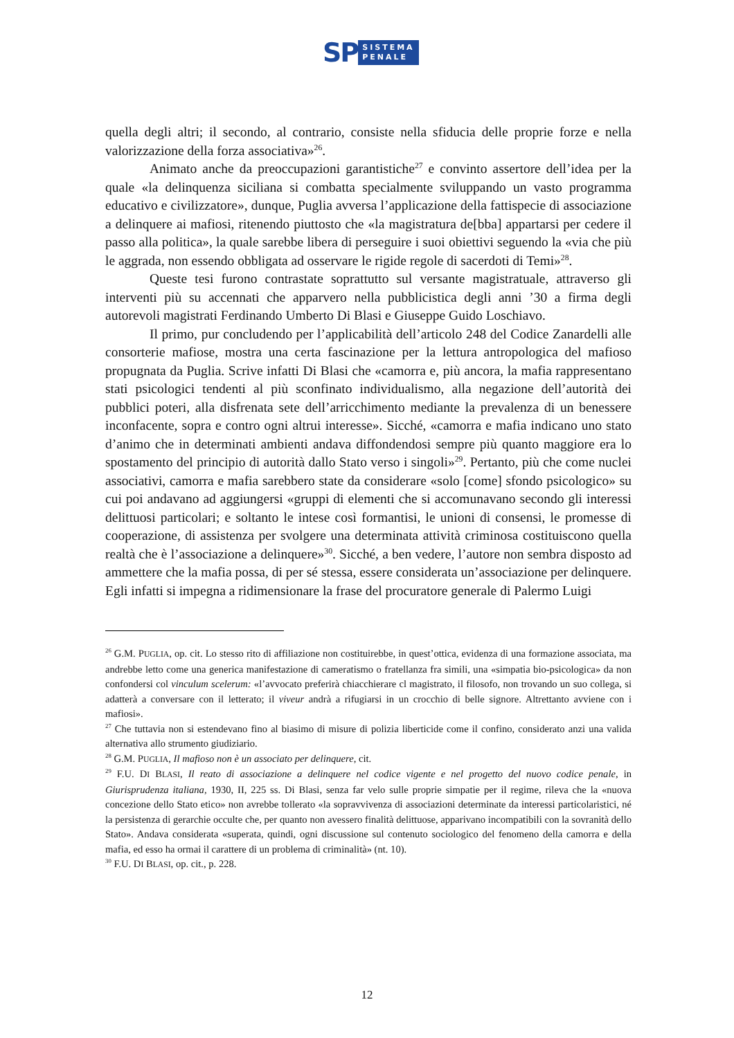SP
SISTEMA
PENALE
quella degli altri; il secondo, al contrario, consiste nella sfiducia delle proprie forze e nella valorizzazione della forza associativa»<sup>26</sup>.
Animato anche da preoccupazioni garantistiche<sup>27</sup> e convinto assertore dell’idea per la quale «la delinquenza siciliana si combatta specialmente sviluppando un vasto programma educativo e civilizzatore», dunque, Puglia avversa l’applicazione della fattispecie di associazione a delinquere ai mafiosi, ritenendo piuttosto che «la magistratura de[bba] appartarsi per cedere il passo alla politica», la quale sarebbe libera di perseguire i suoi obiettivi seguendo la «via che più le aggrada, non essendo obbligata ad osservare le rigide regole di sacerdoti di Temi»<sup>28</sup>.
Queste tesi furono contrastate soprattutto sul versante magistratuale, attraverso gli interventi più su accennati che apparvero nella pubblicistica degli anni ’30 a firma degli autorevoli magistrati Ferdinando Umberto Di Blasi e Giuseppe Guido Loschiavo.
Il primo, pur concludendo per l’applicabilità dell’articolo 248 del Codice Zanardelli alle consorterie mafiose, mostra una certa fascinazione per la lettura antropologica del mafioso propugnata da Puglia. Scrive infatti Di Blasi che «camorra e, più ancora, la mafia rappresentano stati psicologici tendenti al più sconfinato individualismo, alla negazione dell’autorità dei pubblici poteri, alla disfrenata sete dell’arricchimento mediante la prevalenza di un benessere inconfacente, sopra e contro ogni altrui interesse». Sicché, «camorra e mafia indicano uno stato d’animo che in determinati ambienti andava diffondendosi sempre più quanto maggiore era lo spostamento del principio di autorità dallo Stato verso i singoli»<sup>29</sup>. Pertanto, più che come nuclei associativi, camorra e mafia sarebbero state da considerare «solo [come] sfondo psicologico» su cui poi andavano ad aggiungersi «gruppi di elementi che si accomunavano secondo gli interessi delittuosi particolari; e soltanto le intese così formantisi, le unioni di consensi, le promesse di cooperazione, di assistenza per svolgere una determinata attività criminosa costituiscono quella realtà che è l’associazione a delinquere»<sup>30</sup>. Sicché, a ben vedere, l’autore non sembra disposto ad ammettere che la mafia possa, di per sé stessa, essere considerata un’associazione per delinquere. Egli infatti si impegna a ridimensionare la frase del procuratore generale di Palermo Luigi
<sup>26</sup> G.M. PUGLIA, op. cit. Lo stesso rito di affiliazione non costituirebbe, in quest’ottica, evidenza di una formazione associata, ma andrebbe letto come una generica manifestazione di cameratismo o fratellanza fra simili, una «simpatia bio-psicologica» da non confondersi col vinculum scelerum: «l’avvocato preferirà chiacchierare cl magistrato, il filosofo, non trovando un suo collega, si adatterà a conversare con il letterato; il viveur andrà a rifugiarsi in un crocchio di belle signore. Altrettanto avviene con i mafiosi».
<sup>27</sup> Che tuttavia non si estendevano fino al biasimo di misure di polizia liberticide come il confino, considerato anzi una valida alternativa allo strumento giudiziario.
<sup>28</sup> G.M. PUGLIA, Il mafioso non è un associato per delinquere, cit.
<sup>29</sup> F.U. DI BLASI, Il reato di associazione a delinquere nel codice vigente e nel progetto del nuovo codice penale, in Giurisprudenza italiana, 1930, II, 225 ss. Di Blasi, senza far velo sulle proprie simpatie per il regime, rileva che la «nuova concezione dello Stato etico» non avrebbe tollerato «la sopravvivenza di associazioni determinate da interessi particolaristici, né la persistenza di gerarchie occulte che, per quanto non avessero finalità delittuose, apparivano incompatibili con la sovranità dello Stato». Andava considerata «superata, quindi, ogni discussione sul contenuto sociologico del fenomeno della camorra e della mafia, ed esso ha ormai il carattere di un problema di criminalità» (nt. 10).
<sup>30</sup> F.U. DI BLASI, op. cit., p. 228.
12